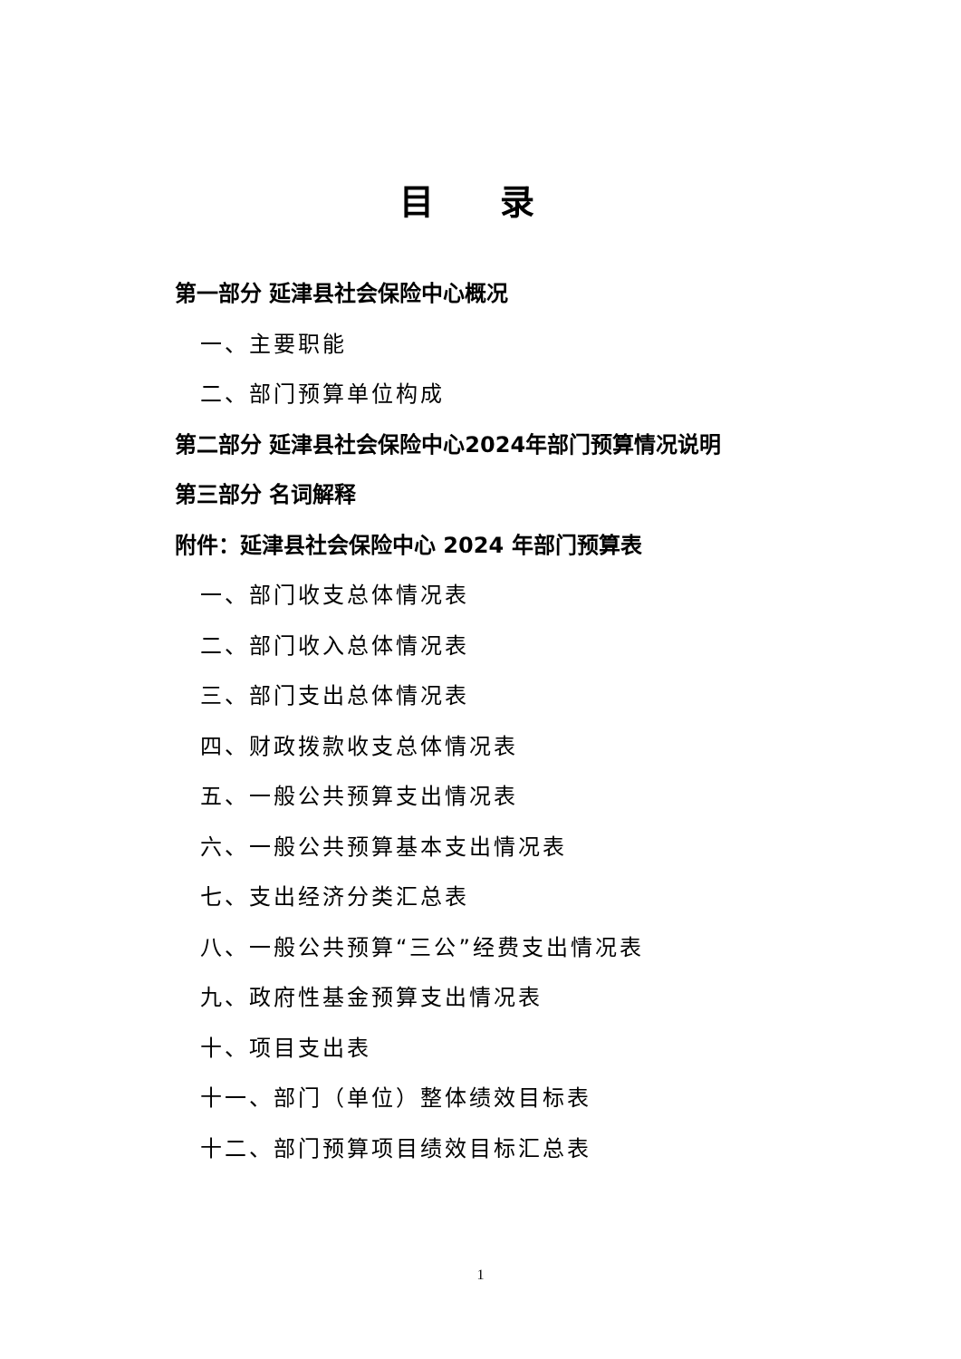目 录
第一部分 延津县社会保险中心概况
一、主要职能
二、部门预算单位构成
第二部分 延津县社会保险中心2024年部门预算情况说明
第三部分 名词解释
附件：延津县社会保险中心 2024 年部门预算表
一、部门收支总体情况表
二、部门收入总体情况表
三、部门支出总体情况表
四、财政拨款收支总体情况表
五、一般公共预算支出情况表
六、一般公共预算基本支出情况表
七、支出经济分类汇总表
八、一般公共预算“三公”经费支出情况表
九、政府性基金预算支出情况表
十、项目支出表
十一、部门（单位）整体绩效目标表
十二、部门预算项目绩效目标汇总表
1